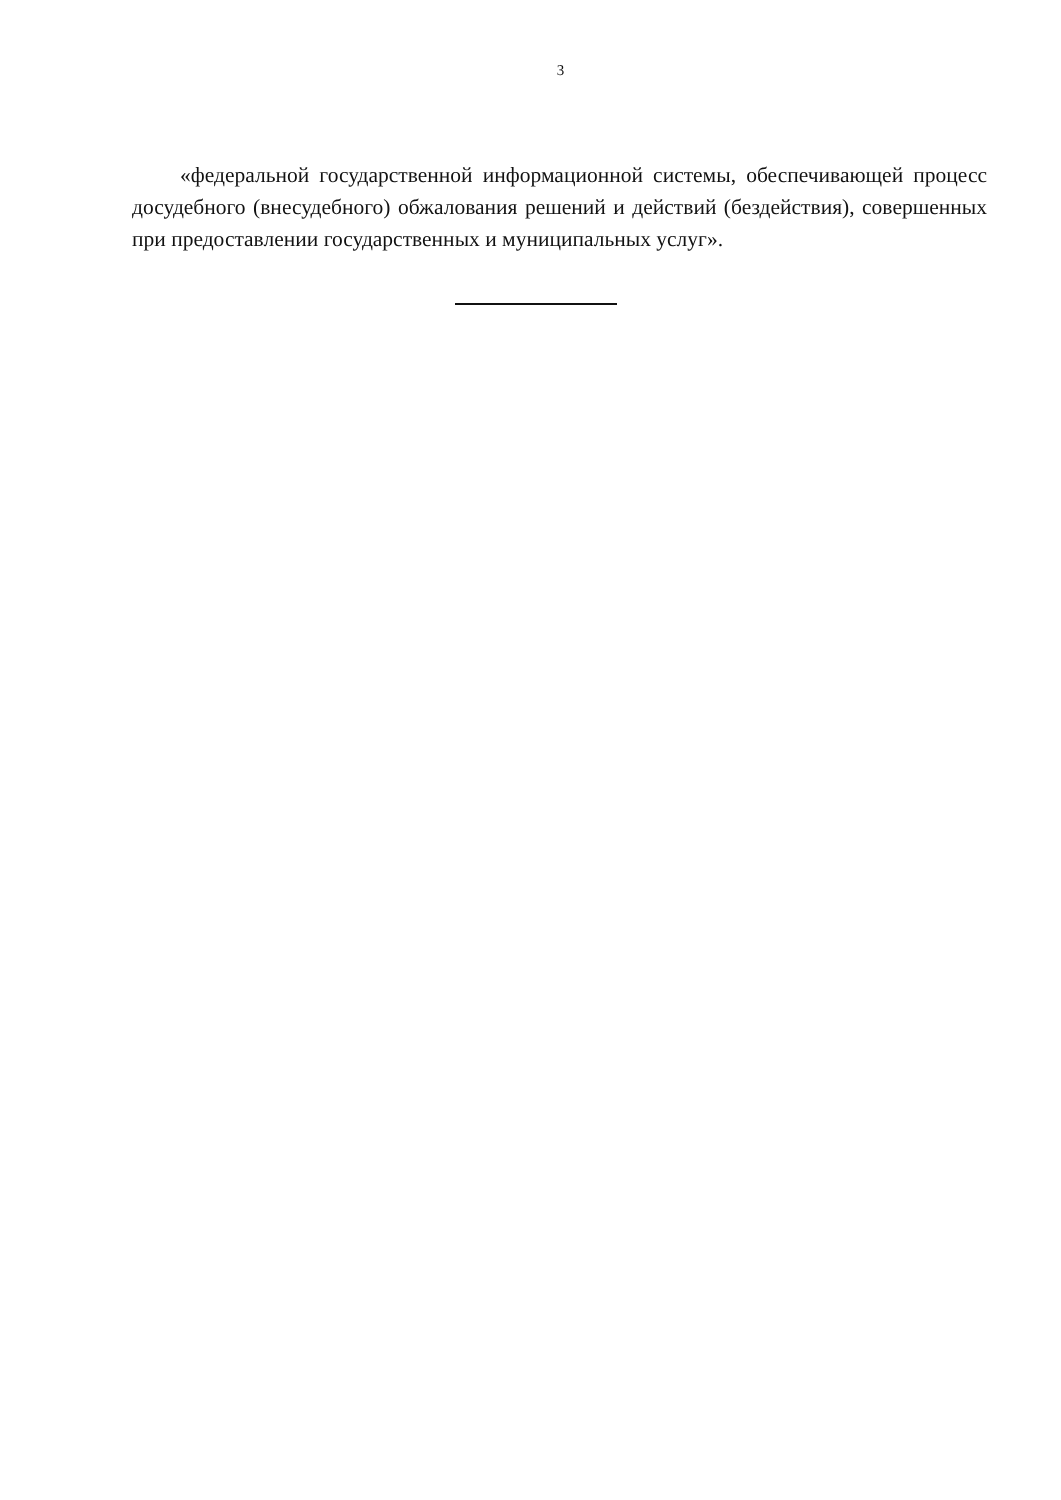3
«федеральной государственной информационной системы, обеспечивающей процесс досудебного (внесудебного) обжалования решений и действий (бездействия), совершенных при предоставлении государственных и муниципальных услуг».